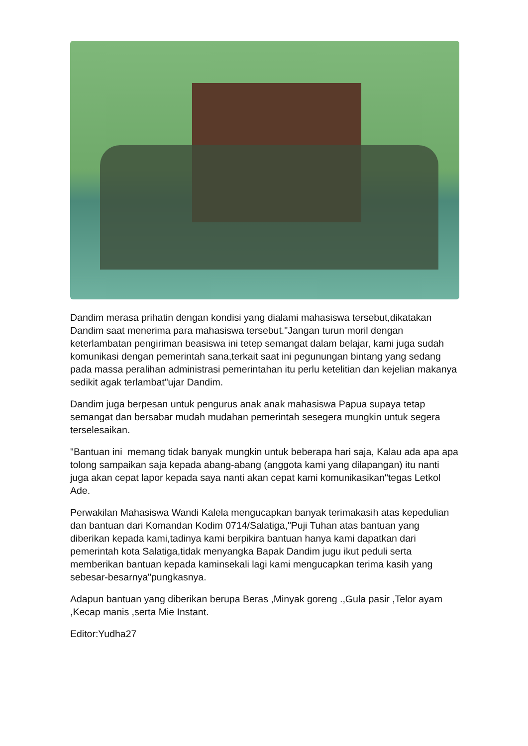Dandim merasa prihatin dengan kondisi yang dialami mahasiswa tersebut,dikatakan Dandim saat menerima para mahasiswa tersebut."Jangan turun moril dengan keterlambatan pengiriman beasiswa ini tetep semangat dalam belajar, kami juga sudah komunikasi dengan pemerintah sana,terkait saat ini pegunungan bintang yang sedang pada massa peralihan administrasi pemerintahan itu perlu ketelitian dan kejelian makanya sedikit agak terlambat"ujar Dandim.
Dandim juga berpesan untuk pengurus anak anak mahasiswa Papua supaya tetap semangat dan bersabar mudah mudahan pemerintah sesegera mungkin untuk segera terselesaikan.
"Bantuan ini memang tidak banyak mungkin untuk beberapa hari saja, Kalau ada apa apa tolong sampaikan saja kepada abang-abang (anggota kami yang dilapangan) itu nanti juga akan cepat lapor kepada saya nanti akan cepat kami komunikasikan"tegas Letkol Ade.
Perwakilan Mahasiswa Wandi Kalela mengucapkan banyak terimakasih atas kepedulian dan bantuan dari Komandan Kodim 0714/Salatiga,"Puji Tuhan atas bantuan yang diberikan kepada kami,tadinya kami berpikira bantuan hanya kami dapatkan dari pemerintah kota Salatiga,tidak menyangka Bapak Dandim jugu ikut peduli serta memberikan bantuan kepada kaminsekali lagi kami mengucapkan terima kasih yang sebesar-besarnya"pungkasnya.
Adapun bantuan yang diberikan berupa Beras ,Minyak goreng .,Gula pasir ,Telor ayam ,Kecap manis ,serta Mie Instant.
Editor:Yudha27